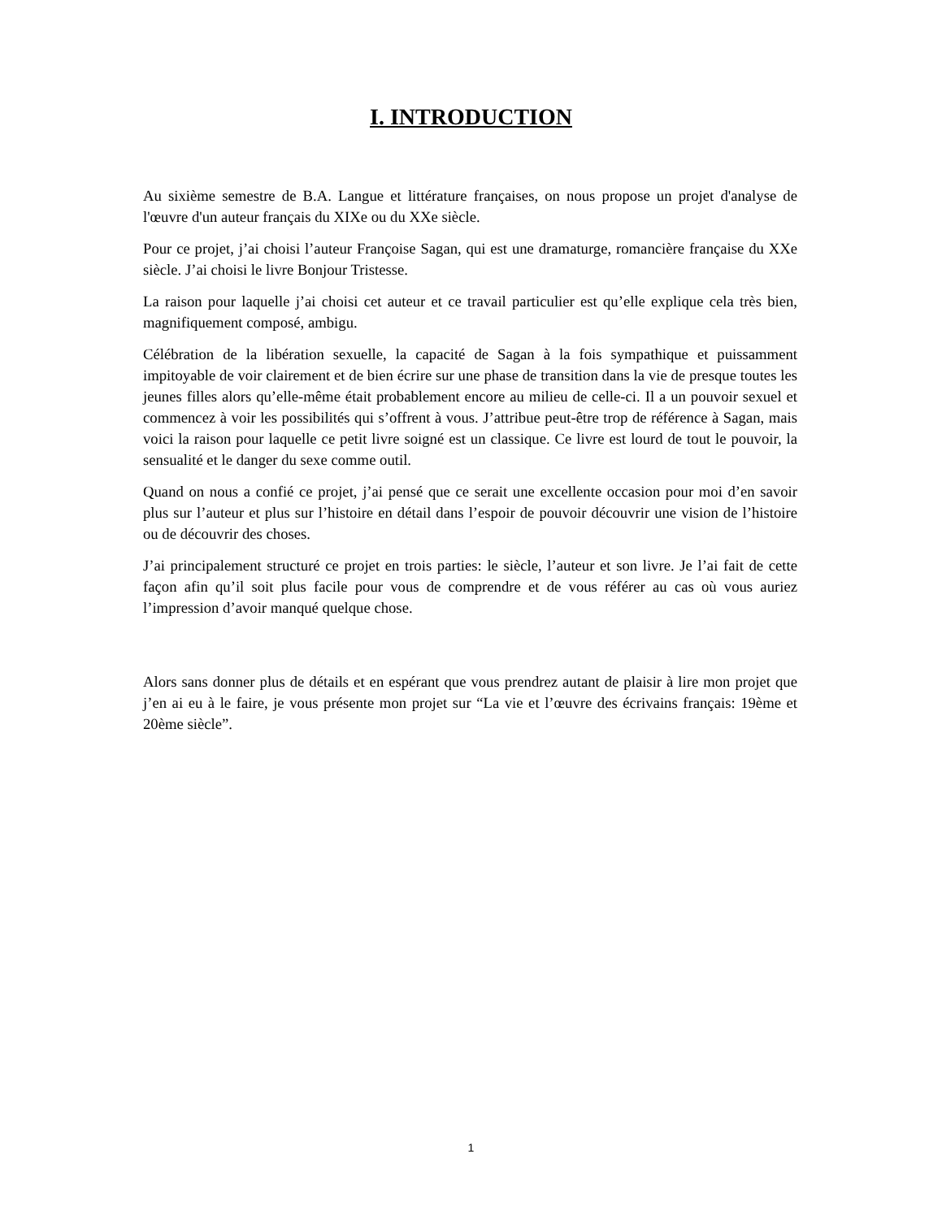I. INTRODUCTION
Au sixième semestre de B.A. Langue et littérature françaises, on nous propose un projet d'analyse de l'œuvre d'un auteur français du XIXe ou du XXe siècle.
Pour ce projet, j’ai choisi l’auteur Françoise Sagan, qui est une dramaturge, romancière française du XXe siècle. J’ai choisi le livre Bonjour Tristesse.
La raison pour laquelle j’ai choisi cet auteur et ce travail particulier est qu’elle explique cela très bien, magnifiquement composé, ambigu.
Célébration de la libération sexuelle, la capacité de Sagan à la fois sympathique et puissamment impitoyable de voir clairement et de bien écrire sur une phase de transition dans la vie de presque toutes les jeunes filles alors qu’elle-même était probablement encore au milieu de celle-ci. Il a un pouvoir sexuel et commencez à voir les possibilités qui s’offrent à vous. J’attribue peut-être trop de référence à Sagan, mais voici la raison pour laquelle ce petit livre soigné est un classique. Ce livre est lourd de tout le pouvoir, la sensualité et le danger du sexe comme outil.
Quand on nous a confié ce projet, j’ai pensé que ce serait une excellente occasion pour moi d’en savoir plus sur l’auteur et plus sur l’histoire en détail dans l’espoir de pouvoir découvrir une vision de l’histoire ou de découvrir des choses.
J’ai principalement structuré ce projet en trois parties: le siècle, l’auteur et son livre. Je l’ai fait de cette façon afin qu’il soit plus facile pour vous de comprendre et de vous référer au cas où vous auriez l’impression d’avoir manqué quelque chose.
Alors sans donner plus de détails et en espérant que vous prendrez autant de plaisir à lire mon projet que j’en ai eu à le faire, je vous présente mon projet sur “La vie et l’œuvre des écrivains français: 19ème et 20ème siècle”.
1